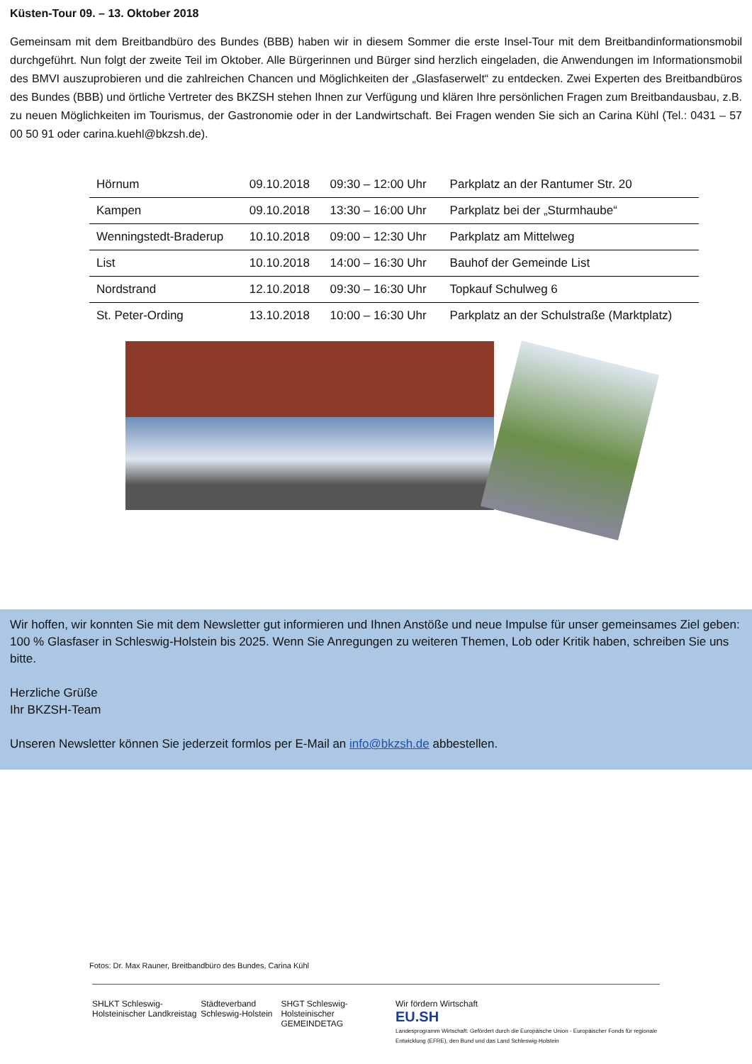Küsten-Tour 09. – 13. Oktober 2018
Gemeinsam mit dem Breitbandbüro des Bundes (BBB) haben wir in diesem Sommer die erste Insel-Tour mit dem Breitbandinformationsmobil durchgeführt. Nun folgt der zweite Teil im Oktober. Alle Bürgerinnen und Bürger sind herzlich eingeladen, die Anwendungen im Informationsmobil des BMVI auszuprobieren und die zahlreichen Chancen und Möglichkeiten der „Glasfaserwelt“ zu entdecken. Zwei Experten des Breitbandbüros des Bundes (BBB) und örtliche Vertreter des BKZSH stehen Ihnen zur Verfügung und klären Ihre persönlichen Fragen zum Breitbandausbau, z.B. zu neuen Möglichkeiten im Tourismus, der Gastronomie oder in der Landwirtschaft. Bei Fragen wenden Sie sich an Carina Kühl (Tel.: 0431 – 57 00 50 91 oder carina.kuehl@bkzsh.de).
| Hörnum | 09.10.2018 | 09:30 – 12:00 Uhr | Parkplatz an der Rantumer Str. 20 |
| Kampen | 09.10.2018 | 13:30 – 16:00 Uhr | Parkplatz bei der „Sturmhaube“ |
| Wenningstedt-Braderup | 10.10.2018 | 09:00 – 12:30 Uhr | Parkplatz am Mittelweg |
| List | 10.10.2018 | 14:00 – 16:30 Uhr | Bauhof der Gemeinde List |
| Nordstrand | 12.10.2018 | 09:30 – 16:30 Uhr | Topkauf Schulweg 6 |
| St. Peter-Ording | 13.10.2018 | 10:00 – 16:30 Uhr | Parkplatz an der Schulstraße (Marktplatz) |
Wir hoffen, wir konnten Sie mit dem Newsletter gut informieren und Ihnen Anstöße und neue Impulse für unser gemeinsames Ziel geben: 100 % Glasfaser in Schleswig-Holstein bis 2025. Wenn Sie Anregungen zu weiteren Themen, Lob oder Kritik haben, schreiben Sie uns bitte.
Herzliche Grüße
Ihr BKZSH-Team
Unseren Newsletter können Sie jederzeit formlos per E-Mail an info@bkzsh.de abbestellen.
Fotos: Dr. Max Rauner, Breitbandbüro des Bundes, Carina Kühl
SHLKT Schleswig-Holsteinischer Landkreistag
Städteverband Schleswig-Holstein
SHGT Schleswig-Holsteinischer GEMEINDETAG
Wir fördern Wirtschaft
EU.SH
Landesprogramm Wirtschaft: Gefördert durch die Europäische Union - Europäischer Fonds für regionale Entwicklung (EFRE), den Bund und das Land Schleswig-Holstein